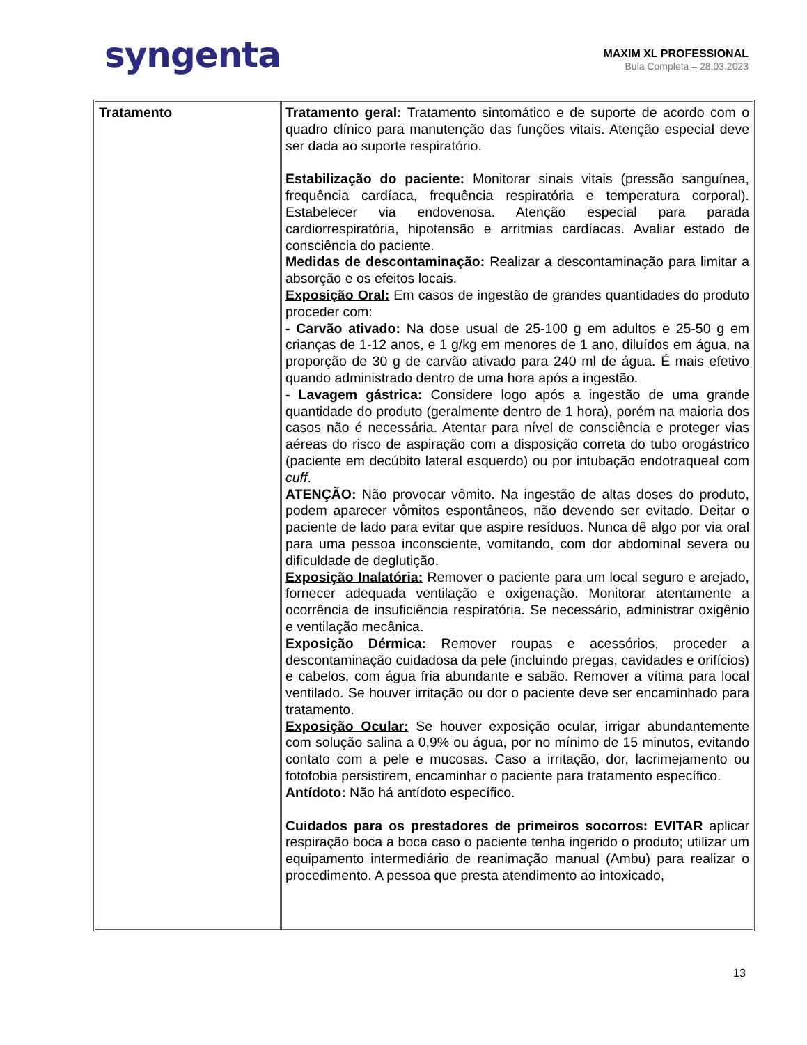syngenta
MAXIM XL PROFESSIONAL
Bula Completa – 28.03.2023
| Tratamento | Tratamento geral: Tratamento sintomático e de suporte de acordo com o quadro clínico para manutenção das funções vitais. Atenção especial deve ser dada ao suporte respiratório. Estabilização do paciente: Monitorar sinais vitais (pressão sanguínea, frequência cardíaca, frequência respiratória e temperatura corporal). Estabelecer via endovenosa. Atenção especial para parada cardiorrespiratória, hipotensão e arritmias cardíacas. Avaliar estado de consciência do paciente. Medidas de descontaminação: Realizar a descontaminação para limitar a absorção e os efeitos locais. Exposição Oral: Em casos de ingestão de grandes quantidades do produto proceder com: - Carvão ativado: Na dose usual de 25-100 g em adultos e 25-50 g em crianças de 1-12 anos, e 1 g/kg em menores de 1 ano, diluídos em água, na proporção de 30 g de carvão ativado para 240 ml de água. É mais efetivo quando administrado dentro de uma hora após a ingestão. - Lavagem gástrica: Considere logo após a ingestão de uma grande quantidade do produto (geralmente dentro de 1 hora), porém na maioria dos casos não é necessária. Atentar para nível de consciência e proteger vias aéreas do risco de aspiração com a disposição correta do tubo orogástrico (paciente em decúbito lateral esquerdo) ou por intubação endotraqueal com cuff . ATENÇÃO: Não provocar vômito. Na ingestão de altas doses do produto, podem aparecer vômitos espontâneos, não devendo ser evitado. Deitar o paciente de lado para evitar que aspire resíduos. Nunca dê algo por via oral para uma pessoa inconsciente, vomitando, com dor abdominal severa ou dificuldade de deglutição. Exposição Inalatória: Remover o paciente para um local seguro e arejado, fornecer adequada ventilação e oxigenação. Monitorar atentamente a ocorrência de insuficiência respiratória. Se necessário, administrar oxigênio e ventilação mecânica. Exposição Dérmica: Remover roupas e acessórios, proceder a descontaminação cuidadosa da pele (incluindo pregas, cavidades e orifícios) e cabelos, com água fria abundante e sabão. Remover a vítima para local ventilado. Se houver irritação ou dor o paciente deve ser encaminhado para tratamento. Exposição Ocular: Se houver exposição ocular, irrigar abundantemente com solução salina a 0,9% ou água, por no mínimo de 15 minutos, evitando contato com a pele e mucosas. Caso a irritação, dor, lacrimejamento ou fotofobia persistirem, encaminhar o paciente para tratamento específico. Antídoto: Não há antídoto específico. Cuidados para os prestadores de primeiros socorros: EVITAR aplicar respiração boca a boca caso o paciente tenha ingerido o produto; utilizar um equipamento intermediário de reanimação manual (Ambu) para realizar o procedimento. A pessoa que presta atendimento ao intoxicado, |
13